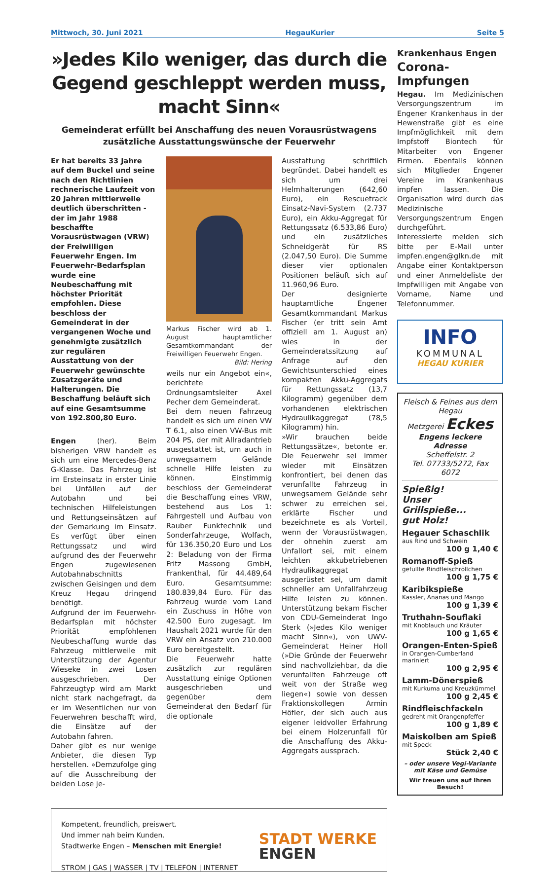Mittwoch, 30. Juni 2021 HegauKurier Seite 5
»Jedes Kilo weniger, das durch die Gegend geschleppt werden muss, macht Sinn«
Gemeinderat erfüllt bei Anschaffung des neuen Vorausrüstwagens zusätzliche Ausstattungswünsche der Feuerwehr
Er hat bereits 33 Jahre auf dem Buckel und seine nach den Richtlinien rechnerische Laufzeit von 20 Jahren mittlerweile deutlich überschritten - der im Jahr 1988 beschaffte Vorausrüstwagen (VRW) der Freiwilligen Feuerwehr Engen. Im Feuerwehr-Bedarfsplan wurde eine Neubeschaffung mit höchster Priorität empfohlen. Diese beschloss der Gemeinderat in der vergangenen Woche und genehmigte zusätzlich zur regulären Ausstattung von der Feuerwehr gewünschte Zusatzgeräte und Halterungen. Die Beschaffung beläuft sich auf eine Gesamtsumme von 192.800,80 Euro.
Engen (her). Beim bisherigen VRW handelt es sich um eine Mercedes-Benz G-Klasse. Das Fahrzeug ist im Ersteinsatz in erster Linie bei Unfällen auf der Autobahn und bei technischen Hilfeleistungen und Rettungseinsätzen auf der Gemarkung im Einsatz. Es verfügt über einen Rettungssatz und wird aufgrund des der Feuerwehr Engen zugewiesenen Autobahnabschnitts zwischen Geisingen und dem Kreuz Hegau dringend benötigt.
Aufgrund der im Feuerwehr-Bedarfsplan mit höchster Priorität empfohlenen Neubeschaffung wurde das Fahrzeug mittlerweile mit Unterstützung der Agentur Wieseke in zwei Losen ausgeschrieben. Der Fahrzeugtyp wird am Markt nicht stark nachgefragt, da er im Wesentlichen nur von Feuerwehren beschafft wird, die Einsätze auf der Autobahn fahren.
Daher gibt es nur wenige Anbieter, die diesen Typ herstellen. »Demzufolge ging auf die Ausschreibung der beiden Lose je-
Markus Fischer wird ab 1. August hauptamtlicher Gesamtkommandant der Freiwilligen Feuerwehr Engen. Bild: Hering
weils nur ein Angebot ein«, berichtete Ordnungsamtsleiter Axel Pecher dem Gemeinderat.
Bei dem neuen Fahrzeug handelt es sich um einen VW T 6.1, also einen VW-Bus mit 204 PS, der mit Allradantrieb ausgestattet ist, um auch in unwegsamem Gelände schnelle Hilfe leisten zu können. Einstimmig beschloss der Gemeinderat die Beschaffung eines VRW, bestehend aus Los 1: Fahrgestell und Aufbau von Rauber Funktechnik und Sonderfahrzeuge, Wolfach, für 136.350,20 Euro und Los 2: Beladung von der Firma Fritz Massong GmbH, Frankenthal, für 44.489,64 Euro. Gesamtsumme: 180.839,84 Euro. Für das Fahrzeug wurde vom Land ein Zuschuss in Höhe von 42.500 Euro zugesagt. Im Haushalt 2021 wurde für den VRW ein Ansatz von 210.000 Euro bereitgestellt.
Die Feuerwehr hatte zusätzlich zur regulären Ausstattung einige Optionen ausgeschrieben und gegenüber dem Gemeinderat den Bedarf für die optionale
Ausstattung schriftlich begründet. Dabei handelt es sich um drei Helmhalterungen (642,60 Euro), ein Rescuetrack Einsatz-Navi-System (2.737 Euro), ein Akku-Aggregat für Rettungssatz (6.533,86 Euro) und ein zusätzliches Schneidgerät für RS (2.047,50 Euro). Die Summe dieser vier optionalen Positionen beläuft sich auf 11.960,96 Euro.
Der designierte hauptamtliche Engener Gesamtkommandant Markus Fischer (er tritt sein Amt offiziell am 1. August an) wies in der Gemeinderatssitzung auf Anfrage auf den Gewichtsunterschied eines kompakten Akku-Aggregats für Rettungssatz (13,7 Kilogramm) gegenüber dem vorhandenen elektrischen Hydraulikaggregat (78,5 Kilogramm) hin.
»Wir brauchen beide Rettungssätze«, betonte er. Die Feuerwehr sei immer wieder mit Einsätzen konfrontiert, bei denen das verunfallte Fahrzeug in unwegsamem Gelände sehr schwer zu erreichen sei, erklärte Fischer und bezeichnete es als Vorteil, wenn der Vorausrüstwagen, der ohnehin zuerst am Unfallort sei, mit einem leichten akkubetriebenen Hydraulikaggregat ausgerüstet sei, um damit schneller am Unfallfahrzeug Hilfe leisten zu können. Unterstützung bekam Fischer von CDU-Gemeinderat Ingo Sterk (»Jedes Kilo weniger macht Sinn«), von UWV-Gemeinderat Heiner Holl (»Die Gründe der Feuerwehr sind nachvollziehbar, da die verunfallten Fahrzeuge oft weit von der Straße weg liegen«) sowie von dessen Fraktionskollegen Armin Höfler, der sich auch aus eigener leidvoller Erfahrung bei einem Holzerunfall für die Anschaffung des Akku-Aggregats aussprach.
Kompetent, freundlich, preiswert.
Und immer nah beim Kunden.
Stadtwerke Engen – Menschen mit Energie!
STROM | GAS | WASSER | TV | TELEFON | INTERNET
STADT WERKE
ENGEN
Krankenhaus Engen
Corona-Impfungen
Hegau. Im Medizinischen Versorgungszentrum im Engener Krankenhaus in der Hewenstraße gibt es eine Impfmöglichkeit mit dem Impfstoff Biontech für Mitarbeiter von Engener Firmen. Ebenfalls können sich Mitglieder Engener Vereine im Krankenhaus impfen lassen. Die Organisation wird durch das Medizinische Versorgungszentrum Engen durchgeführt.
Interessierte melden sich bitte per E-Mail unter impfen.engen@glkn.de mit Angabe einer Kontaktperson und einer Anmeldeliste der Impfwilligen mit Angabe von Vorname, Name und Telefonnummer.
INFO
KOMMUNAL
HEGAU KURIER
Fleisch & Feines aus dem Hegau
Metzgerei Eckes
Engens leckere Adresse
Scheffelstr. 2
Tel. 07733/5272, Fax 6072
Spießig!
Unser Grillspieße...
gut Holz!
Hegauer Schaschlik
aus Rind und Schwein
100 g 1,40 €
Romanoff-Spieß
gefüllte Rindfleischröllchen
100 g 1,75 €
Karibikspieße
Kassler, Ananas und Mango
100 g 1,39 €
Truthahn-Souflaki
mit Knoblauch und Kräuter
100 g 1,65 €
Orangen-Enten-Spieß
in Orangen-Cumberland mariniert
100 g 2,95 €
Lamm-Dönerspieß
mit Kurkuma und Kreuzkümmel
100 g 2,45 €
Rindfleischfackeln
gedreht mit Orangenpfeffer
100 g 1,89 €
Maiskolben am Spieß
mit Speck
Stück 2,40 €
– oder unsere Vegi-Variante mit Käse und Gemüse
Wir freuen uns auf Ihren Besuch!